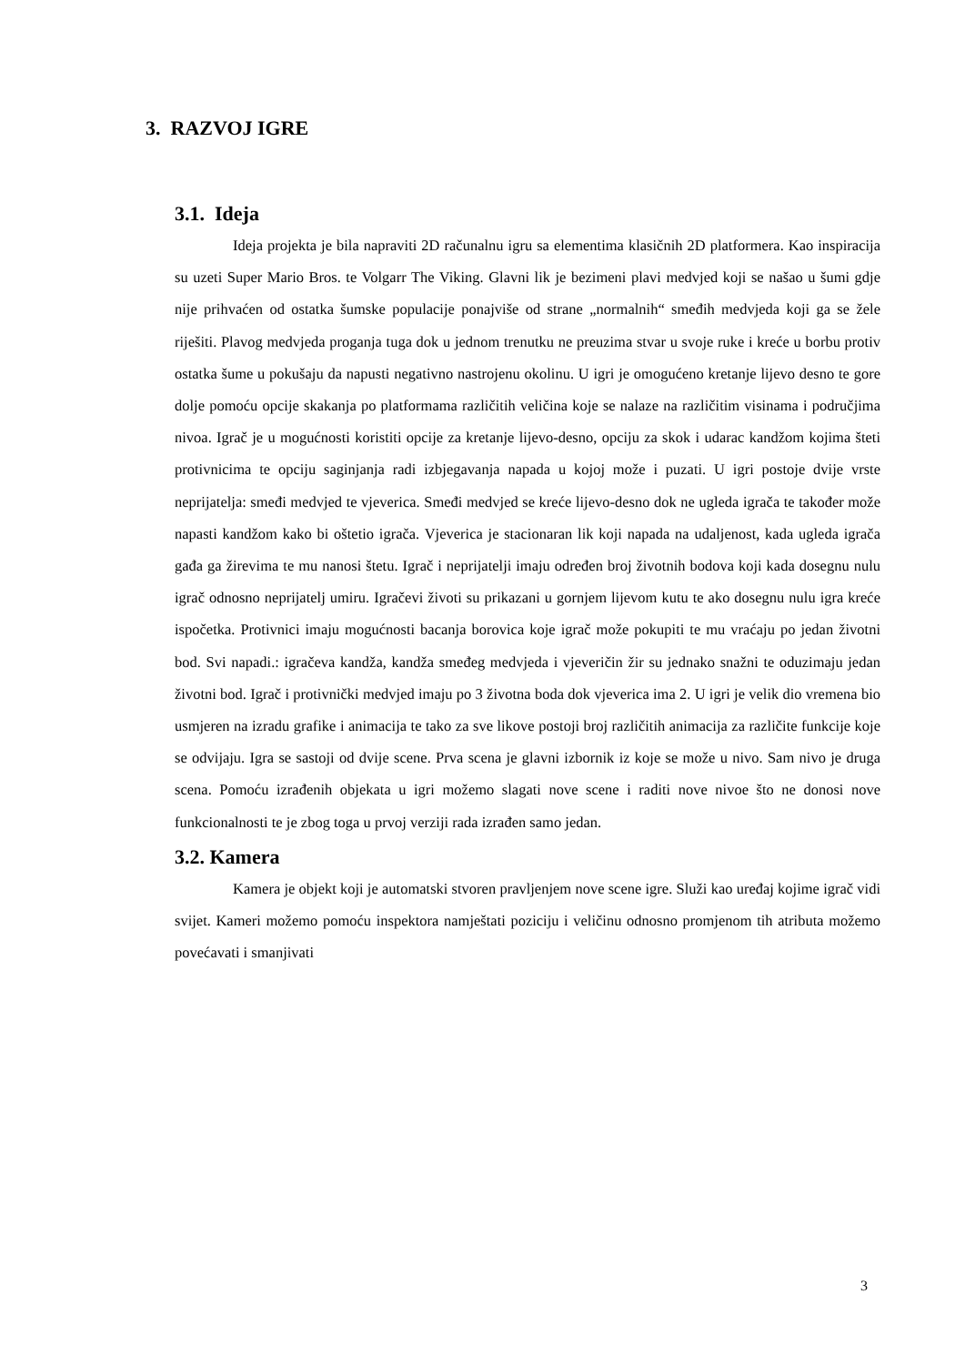3. RAZVOJ IGRE
3.1. Ideja
Ideja projekta je bila napraviti 2D računalnu igru sa elementima klasičnih 2D platformera. Kao inspiracija su uzeti Super Mario Bros. te Volgarr The Viking. Glavni lik je bezimeni plavi medvjed koji se našao u šumi gdje nije prihvaćen od ostatka šumske populacije ponajviše od strane „normalnih“ smeđih medvjeda koji ga se žele riješiti. Plavog medvjeda proganja tuga dok u jednom trenutku ne preuzima stvar u svoje ruke i kreće u borbu protiv ostatka šume u pokušaju da napusti negativno nastrojenu okolinu. U igri je omogućeno kretanje lijevo desno te gore dolje pomoću opcije skakanja po platformama različitih veličina koje se nalaze na različitim visinama i područjima nivoa. Igrač je u mogućnosti koristiti opcije za kretanje lijevo-desno, opciju za skok i udarac kandžom kojima šteti protivnicima te opciju saginjanja radi izbjegavanja napada u kojoj može i puzati. U igri postoje dvije vrste neprijatelja: smeđi medvjed te vjeverica. Smeđi medvjed se kreće lijevo-desno dok ne ugleda igrača te također može napasti kandžom kako bi oštetio igrača. Vjeverica je stacionaran lik koji napada na udaljenost, kada ugleda igrača gađa ga žirevima te mu nanosi štetu. Igrač i neprijatelji imaju određen broj životnih bodova koji kada dosegnu nulu igrač odnosno neprijatelj umiru. Igračevi životi su prikazani u gornjem lijevom kutu te ako dosegnu nulu igra kreće ispočetka. Protivnici imaju mogućnosti bacanja borovica koje igrač može pokupiti te mu vraćaju po jedan životni bod. Svi napadi.: igračeva kandža, kandža smeđeg medvjeda i vjeveričin žir su jednako snažni te oduzimaju jedan životni bod. Igrač i protivnički medvjed imaju po 3 životna boda dok vjeverica ima 2. U igri je velik dio vremena bio usmjeren na izradu grafike i animacija te tako za sve likove postoji broj različitih animacija za različite funkcije koje se odvijaju. Igra se sastoji od dvije scene. Prva scena je glavni izbornik iz koje se može u nivo. Sam nivo je druga scena. Pomoću izrađenih objekata u igri možemo slagati nove scene i raditi nove nivoe što ne donosi nove funkcionalnosti te je zbog toga u prvoj verziji rada izrađen samo jedan.
3.2. Kamera
Kamera je objekt koji je automatski stvoren pravljenjem nove scene igre. Služi kao uređaj kojime igrač vidi svijet. Kameri možemo pomoću inspektora namještati poziciju i veličinu odnosno promjenom tih atributa možemo povećavati i smanjivati
3